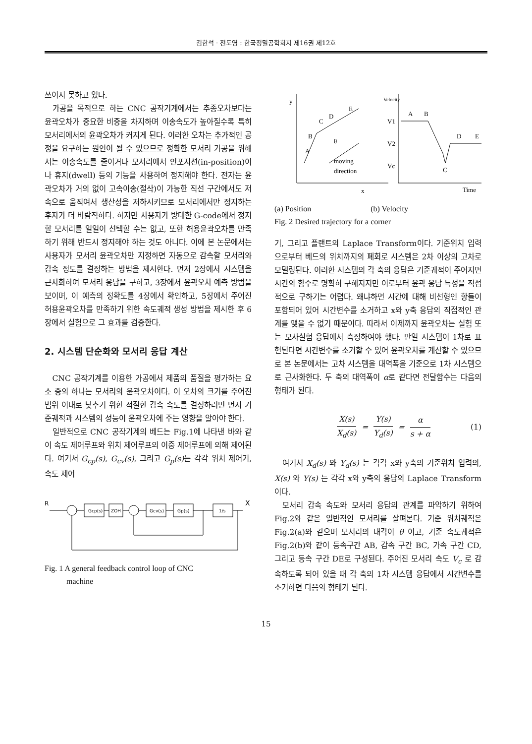김한석 · 전도영 : 한국정밀공학회지 제16권 제12호
쓰이지 못하고 있다.
가공을 목적으로 하는 CNC 공작기계에서는 추종오차보다는 윤곽오차가 중요한 비중을 차지하며 이송속도가 높아질수록 특히 모서리에서의 윤곽오차가 커지게 된다. 이러한 오차는 추가적인 공정을 요구하는 원인이 될 수 있으므로 정확한 모서리 가공을 위해서는 이송속도를 줄이거나 모서리에서 인포지션(in-position)이나 휴지(dwell) 등의 기능을 사용하여 정지해야 한다. 전자는 윤곽오차가 거의 없이 고속이송(절삭)이 가능한 직선 구간에서도 저속으로 움직여서 생산성을 저하시키므로 모서리에서만 정지하는 후자가 더 바람직하다. 하지만 사용자가 방대한 G-code에서 정지할 모서리를 일일이 선택할 수는 없고, 또한 허용윤곽오차를 만족하기 위해 반드시 정지해야 하는 것도 아니다. 이에 본 논문에서는 사용자가 모서리 윤곽오차만 지정하면 자동으로 감속할 모서리와 감속 정도를 결정하는 방법을 제시한다. 먼저 2장에서 시스템을 근사화하여 모서리 응답을 구하고, 3장에서 윤곽오차 예측 방법을 보이며, 이 예측의 정확도를 4장에서 확인하고, 5장에서 주어진 허용윤곽오차를 만족하기 위한 속도궤적 생성 방법을 제시한 후 6장에서 실험으로 그 효과를 검증한다.
2. 시스템 단순화와 모서리 응답 계산
CNC 공작기계를 이용한 가공에서 제품의 품질을 평가하는 요소 중의 하나는 모서리의 윤곽오차이다. 이 오차의 크기를 주어진 범위 이내로 낮추기 위한 적절한 감속 속도를 결정하려면 먼저 기준궤적과 시스템의 성능이 윤곽오차에 주는 영향을 알아야 한다.
일반적으로 CNC 공작기계의 베드는 Fig.1에 나타낸 바와 같이 속도 제어루프와 위치 제어루프의 이중 제어루프에 의해 제어된다. 여기서 G<sub>cp</sub>(s), G<sub>cv</sub>(s), 그리고 G<sub>p</sub>(s) 는 각각 위치 제어기, 속도 제어
R
X
Gcp(s)
ZOH
Gcv(s)
Gp(s)
1/s
Fig. 1 A general feedback control loop of CNC
machine
y
A
B
C
D
E
θ
moving
direction
x
Velocity
V1
V2
Vc
A
B
D
E
C
Time
(a) Position (b) Velocity
Fig. 2 Desired trajectory for a corner
기, 그리고 플랜트의 Laplace Transform이다. 기준위치 입력으로부터 베드의 위치까지의 폐회로 시스템은 2차 이상의 고차로 모델링된다. 이러한 시스템의 각 축의 응답은 기준궤적이 주어지면 시간의 함수로 명확히 구해지지만 이로부터 윤곽 응답 특성을 직접적으로 구하기는 어렵다. 왜냐하면 시간에 대해 비선형인 항들이 포함되어 있어 시간변수를 소거하고 x와 y축 응답의 직접적인 관계를 맺을 수 없기 때문이다. 따라서 이제까지 윤곽오차는 실험 또는 모사실험 응답에서 측정하여야 했다. 만일 시스템이 1차로 표현된다면 시간변수를 소거할 수 있어 윤곽오차를 계산할 수 있으므로 본 논문에서는 고차 시스템을 대역폭을 기준으로 1차 시스템으로 근사화한다. 두 축의 대역폭이 α로 같다면 전달함수는 다음의 형태가 된다.
X(s) X<sub>d</sub>(s) = Y(s) Y<sub>d</sub>(s) = α s + α
(1)
여기서 X<sub>d</sub>(s) 와 Y<sub>d</sub>(s) 는 각각 x와 y축의 기준위치 입력의, X(s) 와 Y(s) 는 각각 x와 y축의 응답의 Laplace Transform이다.
모서리 감속 속도와 모서리 응답의 관계를 파악하기 위하여 Fig.2와 같은 일반적인 모서리를 살펴본다. 기준 위치궤적은 Fig.2(a)와 같으며 모서리의 내각이 θ 이고, 기준 속도궤적은 Fig.2(b)와 같이 등속구간 AB, 감속 구간 BC, 가속 구간 CD, 그리고 등속 구간 DE로 구성된다. 주어진 모서리 속도 V<sub>c</sub> 로 감속하도록 되어 있을 때 각 축의 1차 시스템 응답에서 시간변수를 소거하면 다음의 형태가 된다.
15